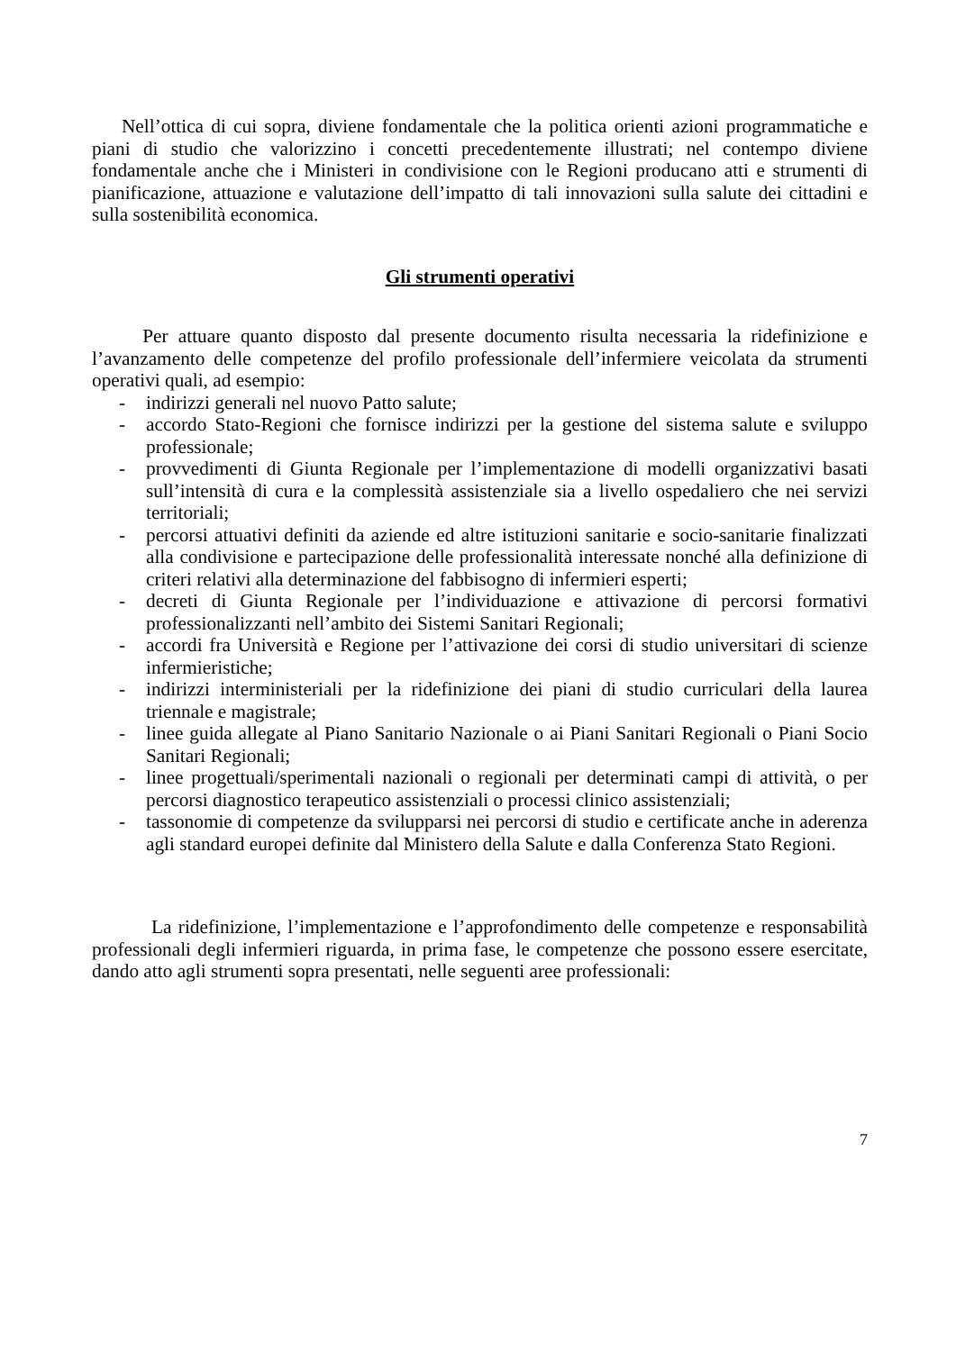Nell’ottica di cui sopra, diviene fondamentale che la politica orienti azioni programmatiche e piani di studio che valorizzino i concetti precedentemente illustrati; nel contempo diviene fondamentale anche che i Ministeri in condivisione con le Regioni producano atti e strumenti di pianificazione, attuazione e valutazione dell’impatto di tali innovazioni sulla salute dei cittadini e sulla sostenibilità economica.
Gli strumenti operativi
Per attuare quanto disposto dal presente documento risulta necessaria la ridefinizione e l’avanzamento delle competenze del profilo professionale dell’infermiere veicolata da strumenti operativi quali, ad esempio:
- indirizzi generali nel nuovo Patto salute;
- accordo Stato-Regioni che fornisce indirizzi per la gestione del sistema salute e sviluppo professionale;
- provvedimenti di Giunta Regionale per l’implementazione di modelli organizzativi basati sull’intensità di cura e la complessità assistenziale sia a livello ospedaliero che nei servizi territoriali;
- percorsi attuativi definiti da aziende ed altre istituzioni sanitarie e socio-sanitarie finalizzati alla condivisione e partecipazione delle professionalità interessate nonché alla definizione di criteri relativi alla determinazione del fabbisogno di infermieri esperti;
- decreti di Giunta Regionale per l’individuazione e attivazione di percorsi formativi professionalizzanti nell’ambito dei Sistemi Sanitari Regionali;
- accordi fra Università e Regione per l’attivazione dei corsi di studio universitari di scienze infermieristiche;
- indirizzi interministeriali per la ridefinizione dei piani di studio curriculari della laurea triennale e magistrale;
- linee guida allegate al Piano Sanitario Nazionale o ai Piani Sanitari Regionali o Piani Socio Sanitari Regionali;
- linee progettuali/sperimentali nazionali o regionali per determinati campi di attività, o per percorsi diagnostico terapeutico assistenziali o processi clinico assistenziali;
- tassonomie di competenze da svilupparsi nei percorsi di studio e certificate anche in aderenza agli standard europei definite dal Ministero della Salute e dalla Conferenza Stato Regioni.
La ridefinizione, l’implementazione e l’approfondimento delle competenze e responsabilità professionali degli infermieri riguarda, in prima fase, le competenze che possono essere esercitate, dando atto agli strumenti sopra presentati, nelle seguenti aree professionali:
7